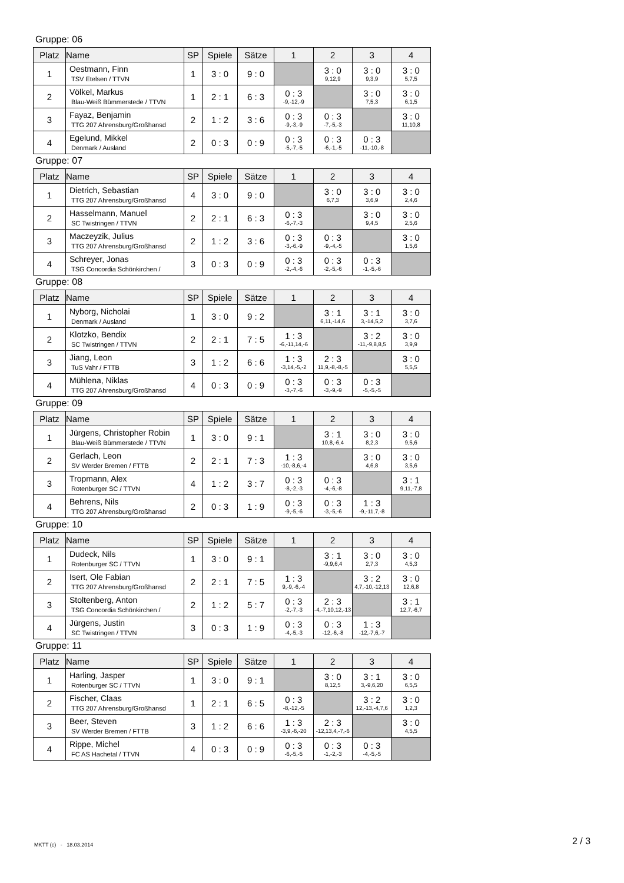Gruppe: 06
| Platz | Name | SP | Spiele | Sätze | 1 | 2 | 3 | 4 |
| --- | --- | --- | --- | --- | --- | --- | --- | --- |
| 1 | Oestmann, Finn TSV Etelsen / TTVN | 1 | 3 : 0 | 9 : 0 | | 3 : 0 9,12,9 | 3 : 0 9,3,9 | 3 : 0 5,7,5 |
| 2 | Völkel, Markus Blau-Weiß Bümmerstede / TTVN | 1 | 2 : 1 | 6 : 3 | 0 : 3 -9,-12,-9 | | 3 : 0 7,5,3 | 3 : 0 6,1,5 |
| 3 | Fayaz, Benjamin TTG 207 Ahrensburg/Großhansd | 2 | 1 : 2 | 3 : 6 | 0 : 3 -9,-3,-9 | 0 : 3 -7,-5,-3 | | 3 : 0 11,10,8 |
| 4 | Egelund, Mikkel Denmark / Ausland | 2 | 0 : 3 | 0 : 9 | 0 : 3 -5,-7,-5 | 0 : 3 -6,-1,-5 | 0 : 3 -11,-10,-8 | |
Gruppe: 07
| Platz | Name | SP | Spiele | Sätze | 1 | 2 | 3 | 4 |
| --- | --- | --- | --- | --- | --- | --- | --- | --- |
| 1 | Dietrich, Sebastian TTG 207 Ahrensburg/Großhansd | 4 | 3 : 0 | 9 : 0 | | 3 : 0 6,7,3 | 3 : 0 3,6,9 | 3 : 0 2,4,6 |
| 2 | Hasselmann, Manuel SC Twistringen / TTVN | 2 | 2 : 1 | 6 : 3 | 0 : 3 -6,-7,-3 | | 3 : 0 9,4,5 | 3 : 0 2,5,6 |
| 3 | Maczeyzik, Julius TTG 207 Ahrensburg/Großhansd | 2 | 1 : 2 | 3 : 6 | 0 : 3 -3,-6,-9 | 0 : 3 -9,-4,-5 | | 3 : 0 1,5,6 |
| 4 | Schreyer, Jonas TSG Concordia Schönkirchen / | 3 | 0 : 3 | 0 : 9 | 0 : 3 -2,-4,-6 | 0 : 3 -2,-5,-6 | 0 : 3 -1,-5,-6 | |
Gruppe: 08
| Platz | Name | SP | Spiele | Sätze | 1 | 2 | 3 | 4 |
| --- | --- | --- | --- | --- | --- | --- | --- | --- |
| 1 | Nyborg, Nicholai Denmark / Ausland | 1 | 3 : 0 | 9 : 2 | | 3 : 1 6,11,-14,6 | 3 : 1 3,-14,5,2 | 3 : 0 3,7,6 |
| 2 | Klotzko, Bendix SC Twistringen / TTVN | 2 | 2 : 1 | 7 : 5 | 1 : 3 -6,-11,14,-6 | | 3 : 2 -11,-9,8,8,5 | 3 : 0 3,9,9 |
| 3 | Jiang, Leon TuS Vahr / FTTB | 3 | 1 : 2 | 6 : 6 | 1 : 3 -3,14,-5,-2 | 2 : 3 11,9,-8,-8,-5 | | 3 : 0 5,5,5 |
| 4 | Mühlena, Niklas TTG 207 Ahrensburg/Großhansd | 4 | 0 : 3 | 0 : 9 | 0 : 3 -3,-7,-6 | 0 : 3 -3,-9,-9 | 0 : 3 -5,-5,-5 | |
Gruppe: 09
| Platz | Name | SP | Spiele | Sätze | 1 | 2 | 3 | 4 |
| --- | --- | --- | --- | --- | --- | --- | --- | --- |
| 1 | Jürgens, Christopher Robin Blau-Weiß Bümmerstede / TTVN | 1 | 3 : 0 | 9 : 1 | | 3 : 1 10,8,-6,4 | 3 : 0 8,2,3 | 3 : 0 9,5,6 |
| 2 | Gerlach, Leon SV Werder Bremen / FTTB | 2 | 2 : 1 | 7 : 3 | 1 : 3 -10,-8,6,-4 | | 3 : 0 4,6,8 | 3 : 0 3,5,6 |
| 3 | Tropmann, Alex Rotenburger SC / TTVN | 4 | 1 : 2 | 3 : 7 | 0 : 3 -8,-2,-3 | 0 : 3 -4,-6,-8 | | 3 : 1 9,11,-7,8 |
| 4 | Behrens, Nils TTG 207 Ahrensburg/Großhansd | 2 | 0 : 3 | 1 : 9 | 0 : 3 -9,-5,-6 | 0 : 3 -3,-5,-6 | 1 : 3 -9,-11,7,-8 | |
Gruppe: 10
| Platz | Name | SP | Spiele | Sätze | 1 | 2 | 3 | 4 |
| --- | --- | --- | --- | --- | --- | --- | --- | --- |
| 1 | Dudeck, Nils Rotenburger SC / TTVN | 1 | 3 : 0 | 9 : 1 | | 3 : 1 -9,9,6,4 | 3 : 0 2,7,3 | 3 : 0 4,5,3 |
| 2 | Isert, Ole Fabian TTG 207 Ahrensburg/Großhansd | 2 | 2 : 1 | 7 : 5 | 1 : 3 9,-9,-6,-4 | | 3 : 2 4,7,-10,-12,13 | 3 : 0 12,6,8 |
| 3 | Stoltenberg, Anton TSG Concordia Schönkirchen / | 2 | 1 : 2 | 5 : 7 | 0 : 3 -2,-7,-3 | 2 : 3 -4,-7,10,12,-13 | | 3 : 1 12,7,-6,7 |
| 4 | Jürgens, Justin SC Twistringen / TTVN | 3 | 0 : 3 | 1 : 9 | 0 : 3 -4,-5,-3 | 0 : 3 -12,-6,-8 | 1 : 3 -12,-7,6,-7 | |
Gruppe: 11
| Platz | Name | SP | Spiele | Sätze | 1 | 2 | 3 | 4 |
| --- | --- | --- | --- | --- | --- | --- | --- | --- |
| 1 | Harling, Jasper Rotenburger SC / TTVN | 1 | 3 : 0 | 9 : 1 | | 3 : 0 8,12,5 | 3 : 1 3,-9,6,20 | 3 : 0 6,5,5 |
| 2 | Fischer, Claas TTG 207 Ahrensburg/Großhansd | 1 | 2 : 1 | 6 : 5 | 0 : 3 -8,-12,-5 | | 3 : 2 12,-13,-4,7,6 | 3 : 0 1,2,3 |
| 3 | Beer, Steven SV Werder Bremen / FTTB | 3 | 1 : 2 | 6 : 6 | 1 : 3 -3,9,-6,-20 | 2 : 3 -12,13,4,-7,-6 | | 3 : 0 4,5,5 |
| 4 | Rippe, Michel FC AS Hachetal / TTVN | 4 | 0 : 3 | 0 : 9 | 0 : 3 -6,-5,-5 | 0 : 3 -1,-2,-3 | 0 : 3 -4,-5,-5 | |
MKTT (c) - 18.03.2014 2 / 3